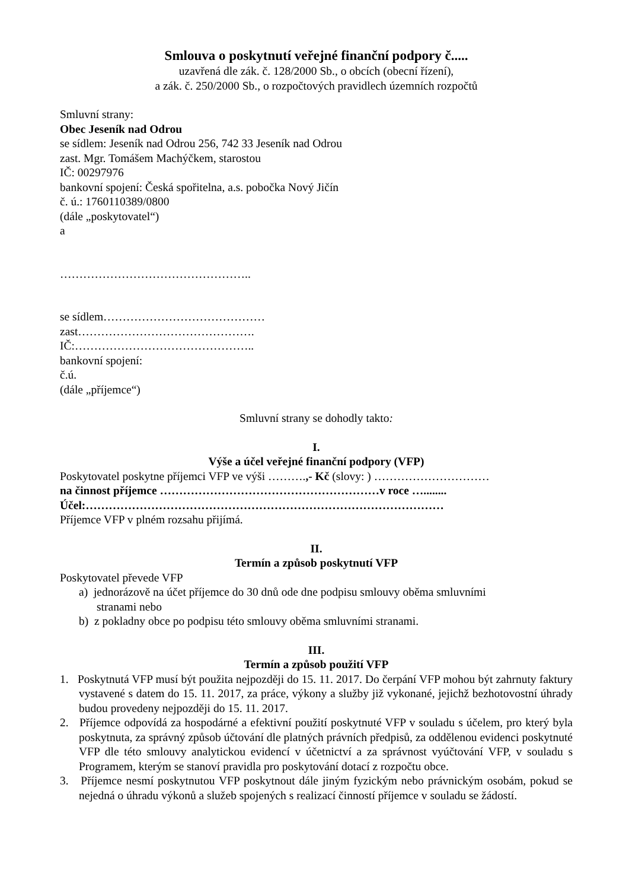Smlouva o poskytnutí veřejné finanční podpory č.....
uzavřená dle zák. č. 128/2000 Sb., o obcích (obecní řízení),
a zák. č. 250/2000 Sb., o rozpočtových pravidlech územních rozpočtů
Smluvní strany:
Obec Jeseník nad Odrou
se sídlem: Jeseník nad Odrou 256, 742 33 Jeseník nad Odrou
zast. Mgr. Tomášem Machýčkem, starostou
IČ: 00297976
bankovní spojení: Česká spořitelna, a.s. pobočka Nový Jičín
č. ú.: 1760110389/0800
(dále „poskytovatel“)
a
…………………………………………..
se sídlem……………………………………
zast……………………………………….
IČ:………………………………………..
bankovní spojení:
č.ú.
(dále „příjemce“)
Smluvní strany se dohodly takto:
I.
Výše a účel veřejné finanční podpory (VFP)
Poskytovatel poskytne příjemci VFP ve výši ……….,- Kč (slovy: ) …………………………
na činnost příjemce …………………………………………………v roce …........
Účel:…………………………………………………………………………………
Příjemce VFP v plném rozsahu přijímá.
II.
Termín a způsob poskytnutí VFP
Poskytovatel převede VFP
a) jednorázově na účet příjemce do 30 dnů ode dne podpisu smlouvy oběma smluvními
stranami nebo
b) z pokladny obce po podpisu této smlouvy oběma smluvními stranami.
III.
Termín a způsob použití VFP
1. Poskytnutá VFP musí být použita nejpozději do 15. 11. 2017. Do čerpání VFP mohou být zahrnuty faktury vystavené s datem do 15. 11. 2017, za práce, výkony a služby již vykonané, jejichž bezhotovostní úhrady budou provedeny nejpozději do 15. 11. 2017.
2. Příjemce odpovídá za hospodárné a efektivní použití poskytnuté VFP v souladu s účelem, pro který byla poskytnuta, za správný způsob účtování dle platných právních předpisů, za oddělenou evidenci poskytnuté VFP dle této smlouvy analytickou evidencí v účetnictví a za správnost vyúčtování VFP, v souladu s Programem, kterým se stanoví pravidla pro poskytování dotací z rozpočtu obce.
3. Příjemce nesmí poskytnutou VFP poskytnout dále jiným fyzickým nebo právnickým osobám, pokud se nejedná o úhradu výkonů a služeb spojených s realizací činností příjemce v souladu se žádostí.